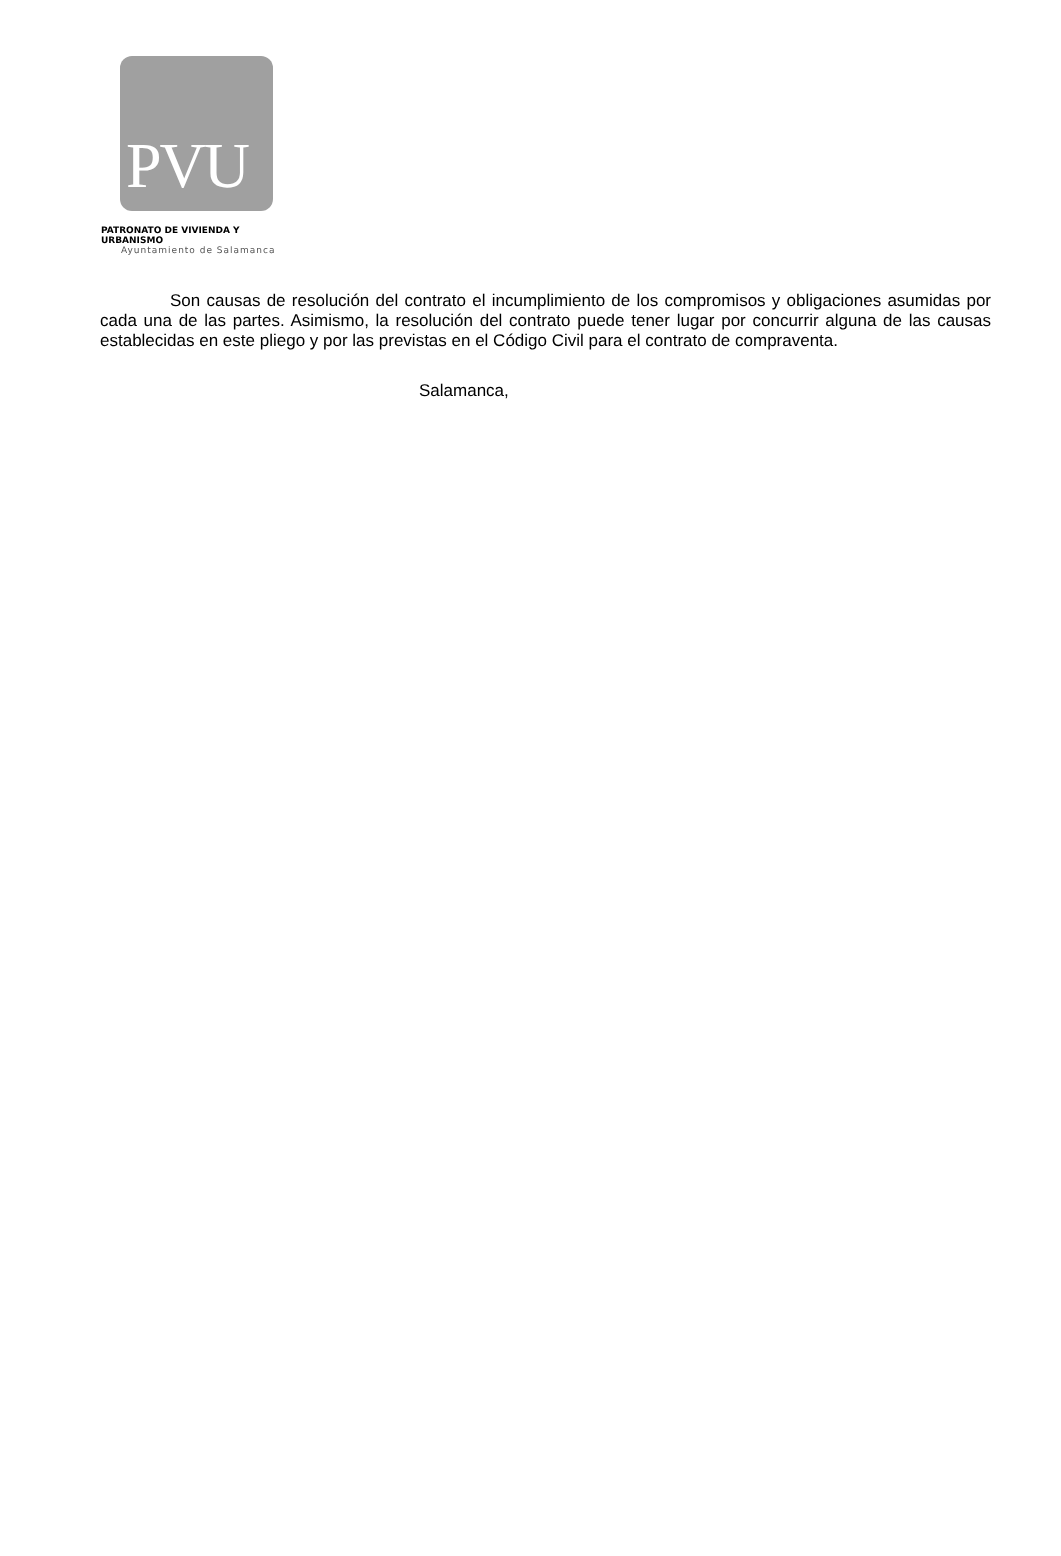PVU
PATRONATO DE VIVIENDA Y URBANISMO
Ayuntamiento de Salamanca
Son causas de resolución del contrato el incumplimiento de los compromisos y obligaciones asumidas por cada una de las partes. Asimismo, la resolución del contrato puede tener lugar por concurrir alguna de las causas establecidas en este pliego y por las previstas en el Código Civil para el contrato de compraventa.
Salamanca,